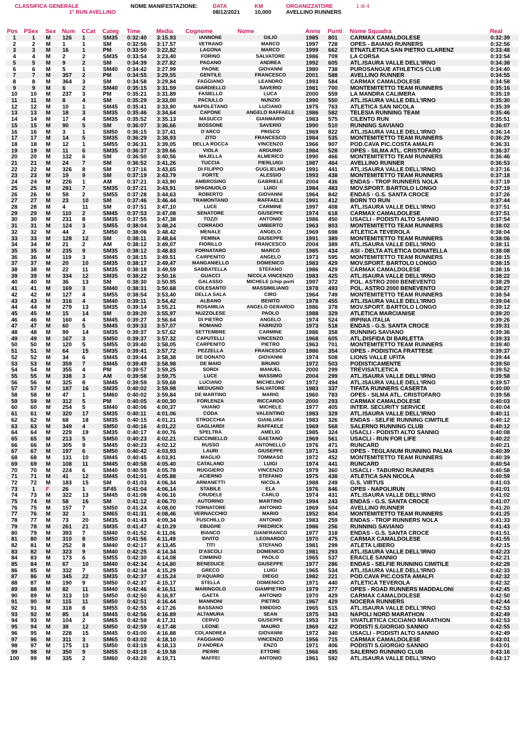CLASSIFICA GENERALE
1° RUN AVELLINO
NOME MANIFESTAZIONE: DATA
08/12/2021
KM
10,000
ORGANIZZATORE
AVELLINO RUNNERS
1 di 4
| Pos | PSex | Sex | Num | CCat | Categ | Time | Media | Cognome | Nome | Anno | Punti | Nome Squadra | Real |
| --- | --- | --- | --- | --- | --- | --- | --- | --- | --- | --- | --- | --- | --- |
| 1 | 1 | M | 126 | 1 | SM35 | 0:32:40 | 3:15.93 | IANNONE | GILIO | 1985 | 801 | CARMAX CAMALDOLESE | 0:32:39 |
| 2 | 2 | M | 1 | 1 | SM | 0:32:56 | 3:17.57 | VETRANO | MARCO | 1997 | 728 | OPES - BAIANO RUNNERS | 0:32:56 |
| 3 | 3 | M | 16 | 1 | PM | 0:33:50 | 3:22,82 | LAGONA | MARCO | 1999 | 662 | ETNATLETICA SAN PIETRO CLARENZ | 0:33:48 |
| 4 | 4 | M | 2 | 2 | SM35 | 0:33:54 | 3:23,40 | FORINO | SALVATORE | 1986 | 709 | LA CORSA | 0:33:54 |
| 5 | 5 | M | 9 | 2 | SM | 0:34:39 | 3:27.82 | PAGANO | ANDREA | 1992 | 605 | ATL.ISAURA VALLE DELL'IRNO | 0:34:38 |
| 6 | 6 | M | 5 | 1 | SM40 | 0:34:42 | 3:27.99 | PAONE | GIOVANNI | 1980 | 738 | PUROSANGUE ATHLETICS CLUB | 0:34:40 |
| 7 | 7 | M | 357 | 2 | PM | 0:34:55 | 3:29,55 | GENTILE | FRANCESCO | 2001 | 588 | AVELLINO RUNNER | 0:34:55 |
| 8 | 8 | M | 364 | 3 | SM | 0:34:58 | 3:29,84 | FAGGIANO | LEANDRO | 1993 | 584 | CARMAX CAMALDOLESE | 0:34:58 |
| 9 | 9 | M | 6 | 2 | SM40 | 0:35:15 | 3:31.59 | GIARDIELLO | SAVERIO | 1981 | 700 | MONTEMITETTO TEAM RUNNERS | 0:35:16 |
| 10 | 10 | M | 237 | 3 | PM | 0:35:21 | 3:31.89 | FASIELLO | LUCA | 2000 | 559 | LA MANDRA CALIMERA | 0:35:19 |
| 11 | 11 | M | 8 | 4 | SM | 0:35:29 | 3:33,00 | PACIULLO | NUNZIO | 1990 | 550 | ATL.ISAURA VALLE DELL'IRNO | 0:35:30 |
| 12 | 12 | M | 10 | 1 | SM45 | 0:35:41 | 3:33,90 | NAPOLETANO | LUCIANO | 1975 | 763 | ATLETICA SAN NICOLA | 0:35:39 |
| 13 | 13 | M | 18 | 3 | SM35 | 0:35:46 | 3:34,64 | CAPONE | ANGELO RAFFAELE | 1986 | 582 | TELESIA RUNNING TEAM | 0:35:46 |
| 14 | 14 | M | 17 | 4 | SM35 | 0:35:52 | 3:35.13 | MASUCCI | GIANMARIO | 1983 | 575 | CILENTO RUN | 0:35:51 |
| 15 | 15 | M | 90 | 5 | SM | 0:36:07 | 3:36,66 | BOSSONE | SAVERIO | 1990 | 510 | RUNNING SAVIANO | 0:36:07 |
| 16 | 16 | M | 3 | 1 | SM50 | 0:36:15 | 3:37,41 | D'ARCO | PRISCO | 1969 | 822 | ATL.ISAURA VALLE DELL'IRNO | 0:36:14 |
| 17 | 17 | M | 14 | 5 | SM35 | 0:36:29 | 3:38,93 | ZITO | FRANCESCO | 1984 | 535 | MONTEMITETTO TEAM RUNNERS | 0:36:29 |
| 18 | 18 | M | 12 | 1 | SM55 | 0:36:31 | 3:39,05 | DELLA ROCCA | VINCENZO | 1966 | 907 | POD.CAVA PIC.COSTA AMALFI | 0:36:31 |
| 19 | 19 | M | 11 | 6 | SM35 | 0:36:37 | 3:39.66 | VIOLA | ARDUINO | 1984 | 528 | OPES - SILMA ATL. CRISTOFARO | 0:36:37 |
| 20 | 20 | M | 132 | 6 | SM | 0:36:50 | 3:40,56 | MAJELLA | ALMERICO | 1990 | 466 | MONTEMITETTO TEAM RUNNERS | 0:36:46 |
| 21 | 21 | M | 24 | 7 | SM | 0:36:52 | 3:41,26 | TUCCIA | PIERLUIGI | 1987 | 464 | AVELLINO RUNNER | 0:36:53 |
| 22 | 22 | M | 326 | 8 | SM | 0:37:16 | 3:43,65 | DI FILIPPO | GUGLIELMO | 1991 | 441 | ATL.ISAURA VALLE DELL'IRNO | 0:37:16 |
| 23 | 23 | M | 19 | 9 | SM | 0:37:19 | 3:43.79 | FORTE | ALESSIO | 1993 | 438 | MONTEMITETTO TEAM RUNNERS | 0:37:18 |
| 24 | 24 | M | 226 | 1 | AM | 0:37:21 | 3:43,90 | AMBROSINO | GABRIELE | 2004 | 436 | ENDAS - TROP RUNNERS NOLA | 0:37:19 |
| 25 | 25 | M | 281 | 7 | SM35 | 0:37:21 | 3:43,91 | SPAGNUOLO | LUIGI | 1984 | 483 | MOV.SPORT. BARTOLO LONGO | 0:37:19 |
| 26 | 26 | M | 59 | 2 | SM55 | 0:37:28 | 3:44,63 | ROBERTO | GIOVANNI | 1964 | 842 | ENDAS - G.S. SANTA CROCE | 0:37:26 |
| 27 | 27 | M | 23 | 10 | SM | 0:37:46 | 3:46.44 | TRAMONTANO | RAFFAELE | 1991 | 412 | BORN TO RUN | 0:37:44 |
| 28 | 28 | M | 4 | 11 | SM | 0:37:51 | 3:47,10 | LUCE | CARMINE | 1997 | 408 | ATL.ISAURA VALLE DELL'IRNO | 0:37:51 |
| 29 | 29 | M | 110 | 2 | SM45 | 0:37:53 | 3:47,08 | SENATORE | GIUSEPPE | 1974 | 618 | CARMAX CAMALDOLESE | 0:37:51 |
| 30 | 30 | M | 231 | 8 | SM35 | 0:37:55 | 3:47,38 | TOZZI | ANTONIO | 1986 | 450 | USACLI - PODISTI ALTO SANNIO | 0:37:54 |
| 31 | 31 | M | 124 | 3 | SM55 | 0:38:04 | 3:48,24 | CORRADO | UMBERTO | 1963 | 803 | MONTEMITETTO TEAM RUNNERS | 0:38:02 |
| 32 | 32 | M | 44 | 2 | SM50 | 0:38:06 | 3:48.42 | MENALE | ANGELO | 1969 | 698 | ATLETICA TEVEROLA | 0:38:04 |
| 33 | 33 | M | 128 | 12 | SM | 0:38:11 | 3:48,64 | FEMINA | GIUSEPPE | 1991 | 389 | MONTEMITETTO TEAM RUNNERS | 0:38:06 |
| 34 | 34 | M | 21 | 2 | AM | 0:38:12 | 3:49,07 | FIORILLO | FRANCESCO | 2004 | 389 | ATL.ISAURA VALLE DELL'IRNO | 0:38:11 |
| 35 | 35 | M | 235 | 9 | SM35 | 0:38:12 | 3:48.83 | FORNATARO | MARCO | 1985 | 434 | ASI - DELTA ATLETICA DONATELLA | 0:38:08 |
| 36 | 36 | M | 119 | 3 | SM45 | 0:38:15 | 3:49.51 | CARPENITO | ANGELO | 1973 | 595 | MONTEMITETTO TEAM RUNNERS | 0:38:15 |
| 37 | 37 | M | 20 | 10 | SM35 | 0:38:17 | 3:49,47 | MANGANIELLO | DOMENICO | 1983 | 429 | MOV.SPORT. BARTOLO LONGO | 0:38:15 |
| 38 | 38 | M | 22 | 11 | SM35 | 0:38:18 | 3:49,59 | SABBATELLA | STEFANO | 1986 | 429 | CARMAX CAMALDOLESE | 0:38:16 |
| 39 | 39 | M | 334 | 12 | SM35 | 0:38:22 | 3:50.16 | GUACCI | NICOLA VINCENZO | 1983 | 425 | ATL.ISAURA VALLE DELL'IRNO | 0:38:22 |
| 40 | 40 | M | 36 | 13 | SM | 0:38:30 | 3:50.95 | GALASSO | MICHELE (chip porti | 1997 | 372 | POL. ASTRO 2000 BENEVENTO | 0:38:29 |
| 41 | 41 | M | 169 | 3 | SM40 | 0:38:31 | 3:50.68 | COLESANTO | MASSIMILIANO | 1978 | 493 | POL. ASTRO 2000 BENEVENTO | 0:38:27 |
| 42 | 42 | M | 127 | 4 | SM55 | 0:38:54 | 3:53,40 | DELLA SALA | CIRO | 1964 | 749 | MONTEMITETTO TEAM RUNNERS | 0:38:54 |
| 43 | 43 | M | 316 | 4 | SM40 | 0:39:11 | 3:54,42 | ALBANO | BENITO | 1978 | 455 | ATL.ISAURA VALLE DELL'IRNO | 0:39:04 |
| 44 | 44 | M | 279 | 13 | SM35 | 0:39:14 | 3:55.21 | ROSAMILIA | ANGELO GERARDO | 1986 | 378 | MOV.SPORT. BARTOLO LONGO | 0:39:12 |
| 45 | 45 | M | 15 | 14 | SM | 0:39:20 | 3:55,97 | NUZZOLESE | PAOLO | 1988 | 329 | ATLETICA MARCIANISE | 0:39:20 |
| 46 | 46 | M | 160 | 4 | SM45 | 0:39:27 | 3:56.64 | DI PIETRO | ANGELO | 1974 | 524 | IRPINIA ITALIA | 0:39:26 |
| 47 | 47 | M | 60 | 5 | SM45 | 0:39:33 | 3:57,07 | ROMANO | FABRIZIO | 1973 | 518 | ENDAS - G.S. SANTA CROCE | 0:39:31 |
| 48 | 48 | M | 99 | 14 | SM35 | 0:39:37 | 3:57,62 | SETTEMBRE | CARMINE | 1986 | 358 | RUNNING SAVIANO | 0:39:36 |
| 49 | 49 | M | 167 | 3 | SM50 | 0:39:37 | 3:57.32 | CAPUTELLI | VINCENZO | 1968 | 605 | ATL.DISFIDA DI BARLETTA | 0:39:33 |
| 50 | 50 | M | 120 | 5 | SM55 | 0:39:40 | 3:58,05 | CARPENITO | PIETRO | 1963 | 701 | MONTEMITETTO TEAM RUNNERS | 0:39:40 |
| 51 | 51 | M | 64 | 15 | SM35 | 0:39:41 | 3:57,72 | PEZZELLA | FRANCESCO | 1986 | 354 | OPES - PODISTICA FRATTESE | 0:39:37 |
| 52 | 52 | M | 34 | 6 | SM45 | 0:39:44 | 3:58,38 | DE DONATO | GIOVANNI | 1974 | 508 | LIONS VALLE UFITA | 0:39:44 |
| 53 | 53 | M | 359 | 7 | SM45 | 0:39:49 | 3:58.98 | DE MAIO | BRUNO | 1972 | 503 | PODISTICAMENTE | 0:39:50 |
| 54 | 54 | M | 355 | 4 | PM | 0:39:57 | 3:59,25 | SORDI | MANUEL | 2000 | 299 | TREVISATLETICA | 0:39:52 |
| 55 | 55 | M | 338 | 3 | AM | 0:39:58 | 3:59,75 | LUCE | MASSIMO | 2004 | 299 | ATL.ISAURA VALLE DELL'IRNO | 0:39:58 |
| 56 | 56 | M | 325 | 8 | SM45 | 0:39:59 | 3:59,68 | LUCIANO | MICHELINO | 1972 | 494 | ATL.ISAURA VALLE DELL'IRNO | 0:39:57 |
| 57 | 57 | M | 187 | 16 | SM35 | 0:40:02 | 3:59.98 | MEDUGNO | SALVATORE | 1983 | 337 | TIFATA RUNNERS CASERTA | 0:40:00 |
| 58 | 58 | M | 47 | 1 | SM60 | 0:40:02 | 3:59,84 | DE MARTINO | MARIO | 1960 | 783 | OPES - SILMA ATL. CRISTOFARO | 0:39:58 |
| 59 | 59 | M | 312 | 5 | PM | 0:40:05 | 4:00,30 | FORLENZA | RICCARDO | 2000 | 293 | CARMAX CAMALDOLESE | 0:40:03 |
| 60 | 60 | M | 254 | 5 | SM40 | 0:40:06 | 4:00,37 | VAIANO | MICHELE | 1977 | 405 | INTER. SECURITY SERVICE | 0:40:04 |
| 61 | 61 | M | 320 | 17 | SM35 | 0:40:11 | 4:01.06 | CODA | VALENTINO | 1983 | 329 | ATL.ISAURA VALLE DELL'IRNO | 0:40:11 |
| 62 | 62 | M | 68 | 18 | SM35 | 0:40:15 | 4:01.21 | STROCCHIA | GIANLUIGI | 1983 | 326 | ENDAS - SELFIE RUNNING CIMITILE | 0:40:12 |
| 63 | 63 | M | 349 | 4 | SM50 | 0:40:16 | 4:01,22 | GAGLIARDI | RAFFAELE | 1969 | 568 | SALERNO RUNNING CLUB | 0:40:12 |
| 64 | 64 | M | 229 | 19 | SM35 | 0:40:17 | 4:00,76 | SPELTRA | AMELIO | 1985 | 324 | USACLI - PODISTI ALTO SANNIO | 0:40:08 |
| 65 | 65 | M | 213 | 5 | SM50 | 0:40:23 | 4:02.21 | CUCCINIELLO | GAETANO | 1969 | 561 | USACLI - RUN FOR LIFE | 0:40:22 |
| 66 | 66 | M | 305 | 9 | SM45 | 0:40:23 | 4:02.12 | RUSSO | ANTONELLO | 1976 | 471 | RUNCARD | 0:40:21 |
| 67 | 67 | M | 197 | 6 | SM50 | 0:40:42 | 4:03,93 | LAURI | GIUSEPPE | 1971 | 543 | OPES - TEGLANUM RUNNING PALMA | 0:40:39 |
| 68 | 68 | M | 131 | 10 | SM45 | 0:40:45 | 4:03,91 | MAGLIO | TOMMASO | 1972 | 452 | MONTEMITETTO TEAM RUNNERS | 0:40:39 |
| 69 | 69 | M | 108 | 11 | SM45 | 0:40:58 | 4:05.40 | CATALANO | LUIGI | 1974 | 441 | RUNCARD | 0:40:54 |
| 70 | 70 | M | 224 | 6 | SM40 | 0:40:59 | 4:05.78 | RUGGIERO | VINCENZO | 1979 | 360 | USACLI - TABURNO RUNNERS | 0:40:58 |
| 71 | 71 | M | 41 | 12 | SM45 | 0:41:01 | 4:05.88 | ACIERNO | STEFANO | 1975 | 438 | ATLETICA SAN NICOLA | 0:40:59 |
| 72 | 72 | M | 183 | 15 | SM | 0:41:03 | 4:06,34 | ARMANETTI | NICOLA | 1988 | 249 | G.S. VIRTUS | 0:41:03 |
| 73 | 1 | F | 26 | 1 | SF45 | 0:41:04 | 4:06,14 | STABILE | ELA | 1976 | 846 | OPES - NAPOLIRUN | 0:41:01 |
| 74 | 73 | M | 322 | 13 | SM45 | 0:41:08 | 4:06.16 | CRUDELE | CARLO | 1974 | 431 | ATL.ISAURA VALLE DELL'IRNO | 0:41:02 |
| 75 | 74 | M | 58 | 16 | SM | 0:41:12 | 4:06.70 | AUTORINO | MARTINO | 1994 | 243 | ENDAS - G.S. SANTA CROCE | 0:41:07 |
| 76 | 75 | M | 157 | 7 | SM50 | 0:41:24 | 4:08,00 | TORNATORE | ANTONIO | 1969 | 504 | AVELLINO RUNNER | 0:41:20 |
| 77 | 76 | M | 32 | 1 | SM65 | 0:41:31 | 4:08,46 | VERNACCHIO | MARIO | 1952 | 804 | MONTEMITETTO TEAM RUNNERS | 0:41:25 |
| 78 | 77 | M | 73 | 20 | SM35 | 0:41:43 | 4:09,34 | FUSCHILLO | ANTONIO | 1983 | 259 | ENDAS - TROP RUNNERS NOLA | 0:41:33 |
| 79 | 78 | M | 261 | 21 | SM35 | 0:41:47 | 4:10.29 | EBUGHE | FREDRICK | 1986 | 256 | RUNNING SAVIANO | 0:41:43 |
| 80 | 79 | M | 393 | 7 | SM40 | 0:41:52 | 4:11,06 | BIANCO | GIANFRANCO | 1977 | 318 | ENDAS - G.S. SANTA CROCE | 0:41:51 |
| 81 | 80 | M | 310 | 8 | SM50 | 0:41:56 | 4:11,49 | DIVITO | LEONARDO | 1970 | 475 | CARMAX CAMALDOLESE | 0:41:55 |
| 82 | 81 | M | 252 | 8 | SM40 | 0:42:17 | 4:13,45 | TITI | STEFANO | 1981 | 299 | ATLETA LIBERO | 0:42:15 |
| 83 | 82 | M | 323 | 9 | SM40 | 0:42:25 | 4:14.34 | D'ASCOLI | DOMENICO | 1981 | 293 | ATL.ISAURA VALLE DELL'IRNO | 0:42:23 |
| 84 | 83 | M | 173 | 6 | SM55 | 0:42:30 | 4:14,08 | CIMMINO | PAOLO | 1965 | 537 | ERACLE SANNIO | 0:42:21 |
| 85 | 84 | M | 67 | 10 | SM40 | 0:42:34 | 4:14,80 | BENEDUCE | GIUSEPPE | 1977 | 286 | ENDAS - SELFIE RUNNING CIMITILE | 0:42:28 |
| 86 | 85 | M | 332 | 7 | SM55 | 0:42:34 | 4:15,29 | GRECO | LUIGI | 1965 | 534 | ATL.ISAURA VALLE DELL'IRNO | 0:42:33 |
| 87 | 86 | M | 345 | 22 | SM35 | 0:42:37 | 4:15.24 | D'AQUARO | DIEGO | 1982 | 221 | POD.CAVA PIC.COSTA AMALFI | 0:42:32 |
| 88 | 87 | M | 190 | 9 | SM50 | 0:42:37 | 4:15,17 | STELLA | DOMENICO | 1971 | 440 | ATLETICA TEVEROLA | 0:42:32 |
| 89 | 88 | M | 82 | 11 | SM40 | 0:42:46 | 4:16,51 | MARINGOLO | GIAMPIETRO | 1979 | 277 | OPES - ROAD RUNNERS MADDALONI | 0:42:45 |
| 90 | 89 | M | 313 | 10 | SM50 | 0:42:50 | 4:16,97 | GAETA | ANTONIO | 1970 | 429 | CARMAX CAMALDOLESE | 0:42:50 |
| 91 | 90 | M | 115 | 11 | SM50 | 0:42:51 | 4:16.44 | MANNONI | PIETRO | 1967 | 429 | NOCERA RUNNERS | 0:42:44 |
| 92 | 91 | M | 318 | 8 | SM55 | 0:42:55 | 4:17.26 | BASSANO | EMIDDIO | 1965 | 515 | ATL.ISAURA VALLE DELL'IRNO | 0:42:53 |
| 93 | 92 | M | 85 | 14 | SM45 | 0:42:56 | 4:16.89 | ALTAMURA | SEAN | 1975 | 343 | NAPOLI NORD MARATHON | 0:42:49 |
| 94 | 93 | M | 104 | 2 | SM65 | 0:42:59 | 4:17,31 | CERVO | GIUSEPPE | 1953 | 719 | VIVATLETICA CICCIANO MARATHON | 0:42:53 |
| 95 | 94 | M | 38 | 12 | SM50 | 0:42:59 | 4:17.48 | LEONE | MAURO | 1969 | 422 | PODISTI S.GIORGIO SANNIO | 0:42:55 |
| 96 | 95 | M | 228 | 15 | SM45 | 0:43:00 | 4:16.88 | COLANDREA | GIOVANNI | 1972 | 340 | USACLI - PODISTI ALTO SANNIO | 0:42:49 |
| 97 | 96 | M | 311 | 3 | SM65 | 0:43:02 | 4:18,10 | FAGGIANO | VINCENZO | 1956 | 715 | CARMAX CAMALDOLESE | 0:43:01 |
| 98 | 97 | M | 175 | 13 | SM50 | 0:43:19 | 4:18,13 | D'ANDREA | ENZO | 1971 | 406 | PODISTI S.GIORGIO SANNIO | 0:43:01 |
| 99 | 98 | M | 350 | 9 | SM55 | 0:43:19 | 4:19.58 | PIERRI | ETTORE | 1966 | 495 | SALERNO RUNNING CLUB | 0:43:16 |
| 100 | 99 | M | 335 | 2 | SM60 | 0:43:20 | 4:19,71 | MAFFEI | ANTONIO | 1961 | 592 | ATL.ISAURA VALLE DELL'IRNO | 0:43:17 |